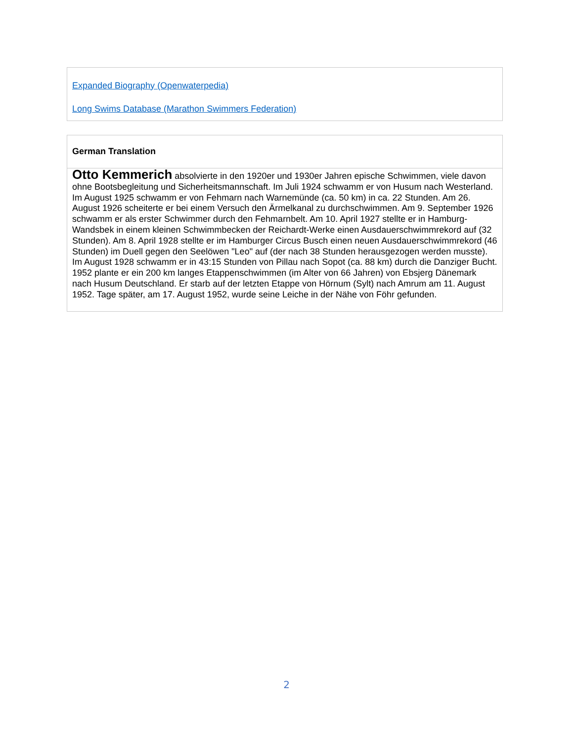Expanded Biography (Openwaterpedia)
Long Swims Database (Marathon Swimmers Federation)
German Translation
Otto Kemmerich absolvierte in den 1920er und 1930er Jahren epische Schwimmen, viele davon ohne Bootsbegleitung und Sicherheitsmannschaft. Im Juli 1924 schwamm er von Husum nach Westerland. Im August 1925 schwamm er von Fehmarn nach Warnemünde (ca. 50 km) in ca. 22 Stunden. Am 26. August 1926 scheiterte er bei einem Versuch den Ärmelkanal zu durchschwimmen. Am 9. September 1926 schwamm er als erster Schwimmer durch den Fehmarnbelt. Am 10. April 1927 stellte er in Hamburg-Wandsbek in einem kleinen Schwimmbecken der Reichardt-Werke einen Ausdauerschwimmrekord auf (32 Stunden). Am 8. April 1928 stellte er im Hamburger Circus Busch einen neuen Ausdauerschwimmrekord (46 Stunden) im Duell gegen den Seelöwen "Leo" auf (der nach 38 Stunden herausgezogen werden musste). Im August 1928 schwamm er in 43:15 Stunden von Pillau nach Sopot (ca. 88 km) durch die Danziger Bucht. 1952 plante er ein 200 km langes Etappenschwimmen (im Alter von 66 Jahren) von Ebsjerg Dänemark nach Husum Deutschland. Er starb auf der letzten Etappe von Hörnum (Sylt) nach Amrum am 11. August 1952. Tage später, am 17. August 1952, wurde seine Leiche in der Nähe von Föhr gefunden.
2